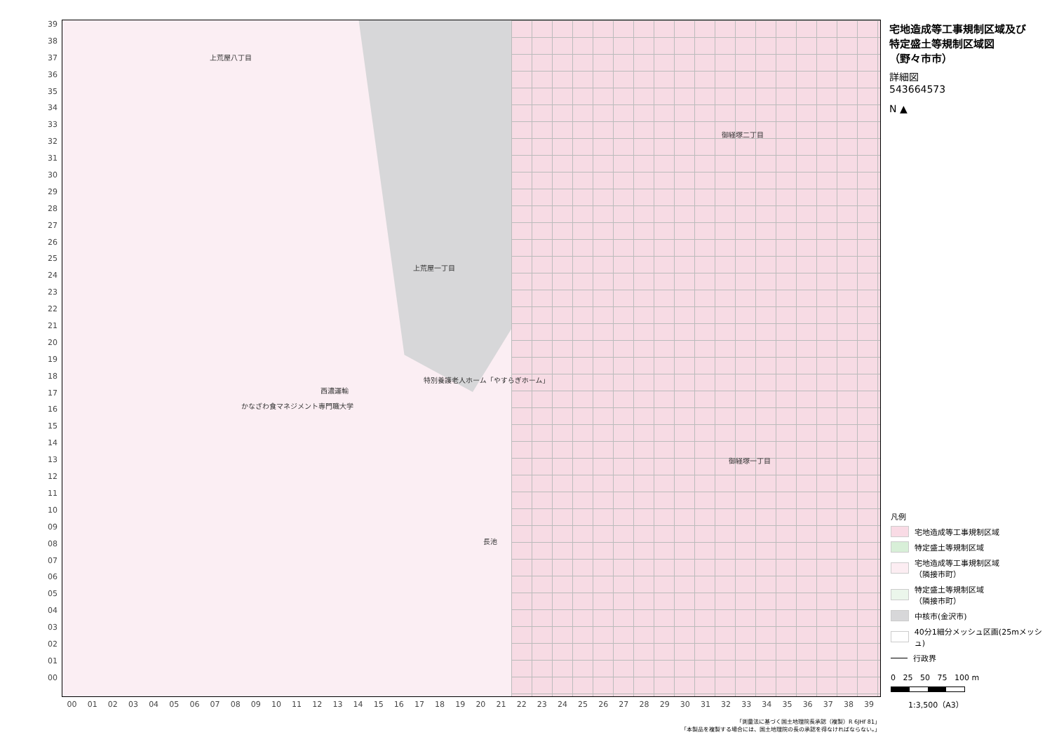39
38
37
36
35
34
33
32
31
30
29
28
27
26
25
24
23
22
21
20
19
18
17
16
15
14
13
12
11
10
09
08
07
06
05
04
03
02
01
00
上荒屋八丁目
上荒屋一丁目
御経塚二丁目
御経塚一丁目
特別養護老人ホーム「やすらぎホーム」
西濃運輸
かなざわ食マネジメント専門職大学
長池
宅地造成等工事規制区域及び
特定盛土等規制区域図
（野々市市）
詳細図
543664573
N ▲
00 01 02 03 04 05 06 07 08 09 10 11 12 13 14 15 16 17 18 19 20 21 22 23 24 25 26 27 28 29 30 31 32 33 34 35 36 37 38 39
凡例
宅地造成等工事規制区域
特定盛土等規制区域
宅地造成等工事規制区域
（隣接市町）
特定盛土等規制区域
（隣接市町）
中核市(金沢市)
40分1細分メッシュ区画(25mメッシュ)
行政界
0 25 50 75 100 m
1:3,500（A3）
「測量法に基づく国土地理院長承認（複製）R 6JHf 81」
「本製品を複製する場合には、国土地理院の長の承認を得なければならない。」